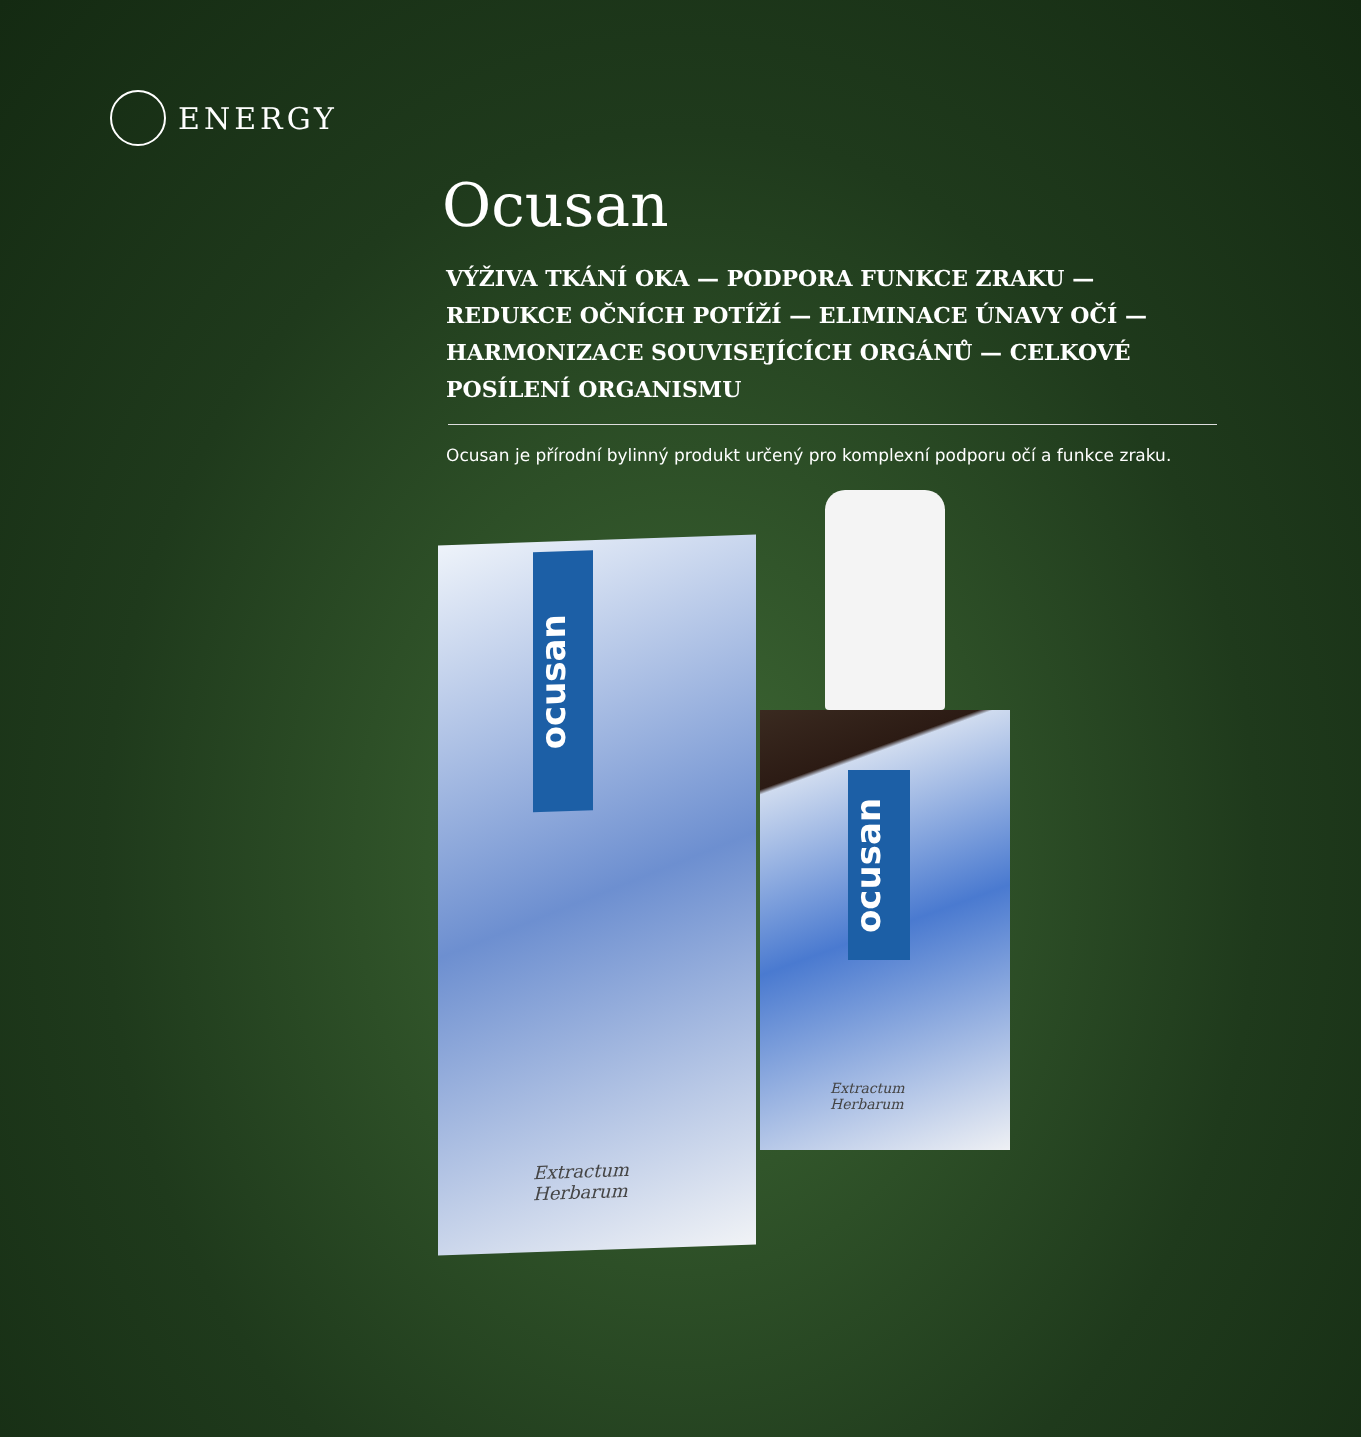ENERGY
Ocusan
VÝŽIVA TKÁNÍ OKA — PODPORA FUNKCE ZRAKU — REDUKCE OČNÍCH POTÍŽÍ — ELIMINACE ÚNAVY OČÍ — HARMONIZACE SOUVISEJÍCÍCH ORGÁNŮ — CELKOVÉ POSÍLENÍ ORGANISMU
Ocusan je přírodní bylinný produkt určený pro komplexní podporu očí a funkce zraku.
ocusan
Extractum
Herbarum
ocusan
Extractum
Herbarum